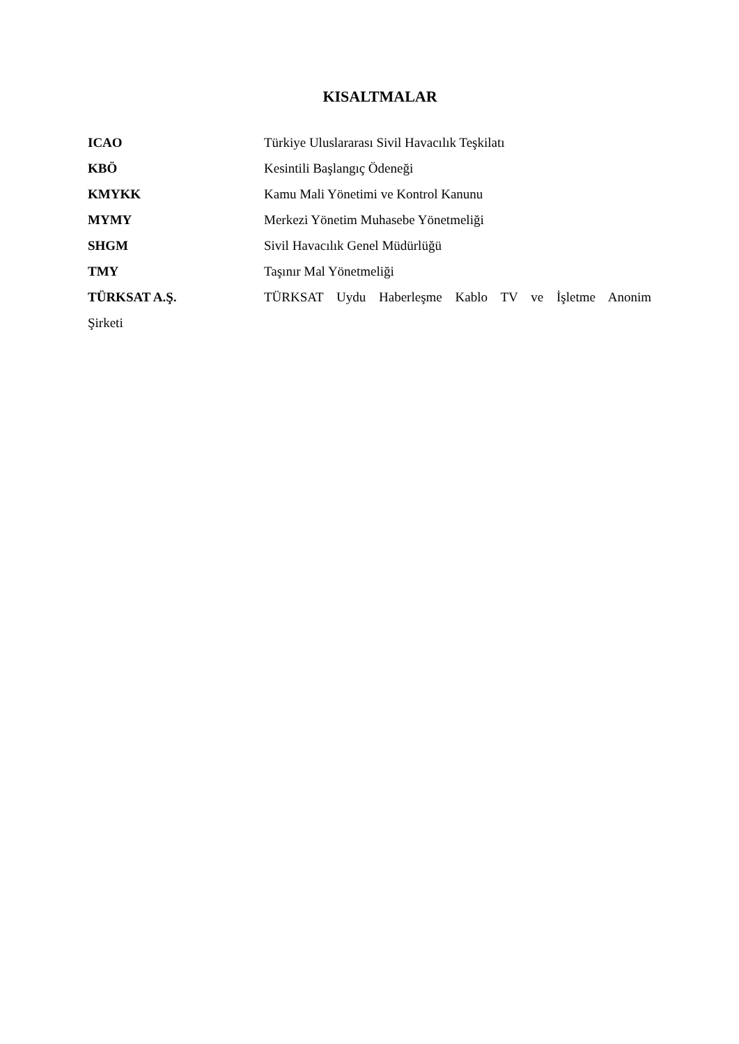KISALTMALAR
ICAO Türkiye Uluslararası Sivil Havacılık Teşkilatı
KBÖ Kesintili Başlangıç Ödeneği
KMYKK Kamu Mali Yönetimi ve Kontrol Kanunu
MYMY Merkezi Yönetim Muhasebe Yönetmeliği
SHGM Sivil Havacılık Genel Müdürlüğü
TMY Taşınır Mal Yönetmeliği
TÜRKSAT A.Ş. TÜRKSAT Uydu Haberleşme Kablo TV ve İşletme Anonim
Şirketi